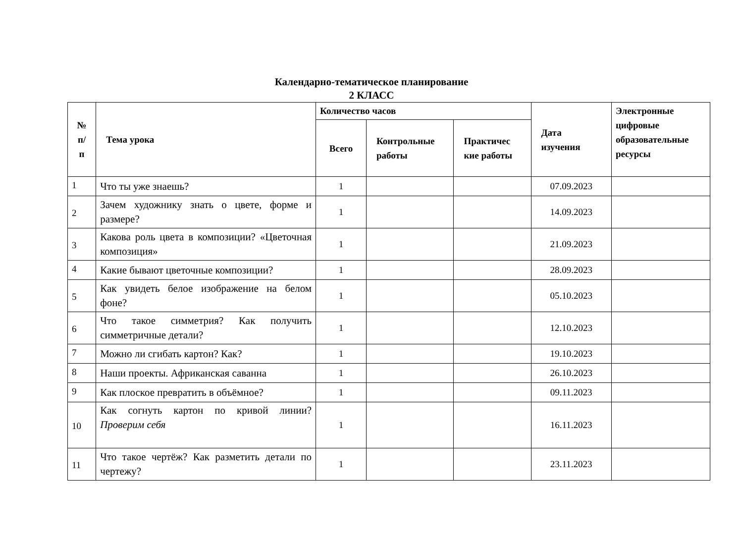Календарно-тематическое планирование
2 КЛАСС
| № п/ п | Тема урока | Количество часов | | | Дата изучения | Электронные цифровые образовательные ресурсы |
| --- | --- | --- | --- | --- | --- | --- |
| | | Всего | Контрольные работы | Практичес кие работы | | |
| 1 | Что ты уже знаешь? | 1 | | | 07.09.2023 | |
| 2 | Зачем художнику знать о цвете, форме и размере? | 1 | | | 14.09.2023 | |
| 3 | Какова роль цвета в композиции? «Цветочная композиция» | 1 | | | 21.09.2023 | |
| 4 | Какие бывают цветочные композиции? | 1 | | | 28.09.2023 | |
| 5 | Как увидеть белое изображение на белом фоне? | 1 | | | 05.10.2023 | |
| 6 | Что такое симметрия? Как получить симметричные детали? | 1 | | | 12.10.2023 | |
| 7 | Можно ли сгибать картон? Как? | 1 | | | 19.10.2023 | |
| 8 | Наши проекты. Африканская саванна | 1 | | | 26.10.2023 | |
| 9 | Как плоское превратить в объёмное? | 1 | | | 09.11.2023 | |
| 10 | Как согнуть картон по кривой линии? Проверим себя | 1 | | | 16.11.2023 | |
| 11 | Что такое чертёж? Как разметить детали по чертежу? | 1 | | | 23.11.2023 | |